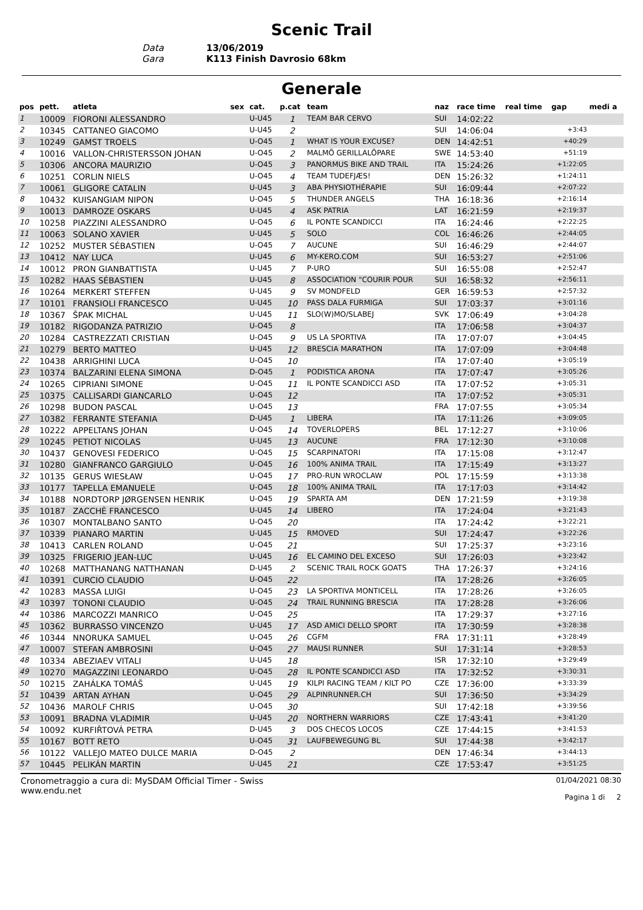Scenic Trail
Data
13/06/2019
Gara
K113 Finish Davrosio 68km
Generale
| pos | pett. | atleta | sex | cat. | p.cat | team | naz | race time | real time | gap | medi a |
| --- | --- | --- | --- | --- | --- | --- | --- | --- | --- | --- | --- |
| 1 | 10009 | FIORONI ALESSANDRO | | U-U45 | 1 | TEAM BAR CERVO | SUI | 14:02:22 | | | |
| 2 | 10345 | CATTANEO GIACOMO | | U-U45 | 2 | | SUI | 14:06:04 | | +3:43 | |
| 3 | 10249 | GAMST TROELS | | U-O45 | 1 | WHAT IS YOUR EXCUSE? | DEN | 14:42:51 | | +40:29 | |
| 4 | 10016 | VALLON-CHRISTERSSON JOHAN | | U-O45 | 2 | MALMÖ GERILLALÖPARE | SWE | 14:53:40 | | +51:19 | |
| 5 | 10306 | ANCORA MAURIZIO | | U-O45 | 3 | PANORMUS BIKE AND TRAIL | ITA | 15:24:26 | | +1:22:05 | |
| 6 | 10251 | CORLIN NIELS | | U-O45 | 4 | TEAM TUDEFJÆS! | DEN | 15:26:32 | | +1:24:11 | |
| 7 | 10061 | GLIGORE CATALIN | | U-U45 | 3 | ABA PHYSIOTHÉRAPIE | SUI | 16:09:44 | | +2:07:22 | |
| 8 | 10432 | KUISANGIAM NIPON | | U-O45 | 5 | THUNDER ANGELS | THA | 16:18:36 | | +2:16:14 | |
| 9 | 10013 | DAMROZE OSKARS | | U-U45 | 4 | ASK PATRIA | LAT | 16:21:59 | | +2:19:37 | |
| 10 | 10258 | PIAZZINI ALESSANDRO | | U-O45 | 6 | IL PONTE SCANDICCI | ITA | 16:24:46 | | +2:22:25 | |
| 11 | 10063 | SOLANO XAVIER | | U-U45 | 5 | SOLO | COL | 16:46:26 | | +2:44:05 | |
| 12 | 10252 | MUSTER SÉBASTIEN | | U-O45 | 7 | AUCUNE | SUI | 16:46:29 | | +2:44:07 | |
| 13 | 10412 | NAY LUCA | | U-U45 | 6 | MY-KERO.COM | SUI | 16:53:27 | | +2:51:06 | |
| 14 | 10012 | PRON GIANBATTISTA | | U-U45 | 7 | P-URO | SUI | 16:55:08 | | +2:52:47 | |
| 15 | 10282 | HAAS SÉBASTIEN | | U-U45 | 8 | ASSOCIATION "COURIR POUR | SUI | 16:58:32 | | +2:56:11 | |
| 16 | 10264 | MERKERT STEFFEN | | U-U45 | 9 | SV MONDFELD | GER | 16:59:53 | | +2:57:32 | |
| 17 | 10101 | FRANSIOLI FRANCESCO | | U-U45 | 10 | PASS DALA FURMIGA | SUI | 17:03:37 | | +3:01:16 | |
| 18 | 10367 | ŠPAK MICHAL | | U-U45 | 11 | SLO(W)MO/SLABEJ | SVK | 17:06:49 | | +3:04:28 | |
| 19 | 10182 | RIGODANZA PATRIZIO | | U-O45 | 8 | | ITA | 17:06:58 | | +3:04:37 | |
| 20 | 10284 | CASTREZZATI CRISTIAN | | U-O45 | 9 | US LA SPORTIVA | ITA | 17:07:07 | | +3:04:45 | |
| 21 | 10279 | BERTO MATTEO | | U-U45 | 12 | BRESCIA MARATHON | ITA | 17:07:09 | | +3:04:48 | |
| 22 | 10438 | ARRIGHINI LUCA | | U-O45 | 10 | | ITA | 17:07:40 | | +3:05:19 | |
| 23 | 10374 | BALZARINI ELENA SIMONA | | D-O45 | 1 | PODISTICA ARONA | ITA | 17:07:47 | | +3:05:26 | |
| 24 | 10265 | CIPRIANI SIMONE | | U-O45 | 11 | IL PONTE SCANDICCI ASD | ITA | 17:07:52 | | +3:05:31 | |
| 25 | 10375 | CALLISARDI GIANCARLO | | U-O45 | 12 | | ITA | 17:07:52 | | +3:05:31 | |
| 26 | 10298 | BUDON PASCAL | | U-O45 | 13 | | FRA | 17:07:55 | | +3:05:34 | |
| 27 | 10382 | FERRANTE STEFANIA | | D-U45 | 1 | LIBERA | ITA | 17:11:26 | | +3:09:05 | |
| 28 | 10222 | APPELTANS JOHAN | | U-O45 | 14 | TOVERLOPERS | BEL | 17:12:27 | | +3:10:06 | |
| 29 | 10245 | PETIOT NICOLAS | | U-U45 | 13 | AUCUNE | FRA | 17:12:30 | | +3:10:08 | |
| 30 | 10437 | GENOVESI FEDERICO | | U-O45 | 15 | SCARPINATORI | ITA | 17:15:08 | | +3:12:47 | |
| 31 | 10280 | GIANFRANCO GARGIULO | | U-O45 | 16 | 100% ANIMA TRAIL | ITA | 17:15:49 | | +3:13:27 | |
| 32 | 10135 | GERUS WIESŁAW | | U-O45 | 17 | PRO-RUN WROCLAW | POL | 17:15:59 | | +3:13:38 | |
| 33 | 10177 | TAPELLA EMANUELE | | U-O45 | 18 | 100% ANIMA TRAIL | ITA | 17:17:03 | | +3:14:42 | |
| 34 | 10188 | NORDTORP JØRGENSEN HENRIK | | U-O45 | 19 | SPARTA AM | DEN | 17:21:59 | | +3:19:38 | |
| 35 | 10187 | ZACCHÈ FRANCESCO | | U-U45 | 14 | LIBERO | ITA | 17:24:04 | | +3:21:43 | |
| 36 | 10307 | MONTALBANO SANTO | | U-O45 | 20 | | ITA | 17:24:42 | | +3:22:21 | |
| 37 | 10339 | PIANARO MARTIN | | U-U45 | 15 | RMOVED | SUI | 17:24:47 | | +3:22:26 | |
| 38 | 10413 | CARLEN ROLAND | | U-O45 | 21 | | SUI | 17:25:37 | | +3:23:16 | |
| 39 | 10325 | FRIGERIO JEAN-LUC | | U-U45 | 16 | EL CAMINO DEL EXCESO | SUI | 17:26:03 | | +3:23:42 | |
| 40 | 10268 | MATTHANANG NATTHANAN | | D-U45 | 2 | SCENIC TRAIL ROCK GOATS | THA | 17:26:37 | | +3:24:16 | |
| 41 | 10391 | CURCIO CLAUDIO | | U-O45 | 22 | | ITA | 17:28:26 | | +3:26:05 | |
| 42 | 10283 | MASSA LUIGI | | U-O45 | 23 | LA SPORTIVA MONTICELL | ITA | 17:28:26 | | +3:26:05 | |
| 43 | 10397 | TONONI CLAUDIO | | U-O45 | 24 | TRAIL RUNNING BRESCIA | ITA | 17:28:28 | | +3:26:06 | |
| 44 | 10386 | MARCOZZI MANRICO | | U-O45 | 25 | | ITA | 17:29:37 | | +3:27:16 | |
| 45 | 10362 | BURRASSO VINCENZO | | U-U45 | 17 | ASD AMICI DELLO SPORT | ITA | 17:30:59 | | +3:28:38 | |
| 46 | 10344 | NNORUKA SAMUEL | | U-O45 | 26 | CGFM | FRA | 17:31:11 | | +3:28:49 | |
| 47 | 10007 | STEFAN AMBROSINI | | U-O45 | 27 | MAUSI RUNNER | SUI | 17:31:14 | | +3:28:53 | |
| 48 | 10334 | ABEZIAEV VITALI | | U-U45 | 18 | | ISR | 17:32:10 | | +3:29:49 | |
| 49 | 10270 | MAGAZZINI LEONARDO | | U-O45 | 28 | IL PONTE SCANDICCI ASD | ITA | 17:32:52 | | +3:30:31 | |
| 50 | 10215 | ZAHÁLKA TOMÁŠ | | U-U45 | 19 | KILPI RACING TEAM / KILT PO | CZE | 17:36:00 | | +3:33:39 | |
| 51 | 10439 | ARTAN AYHAN | | U-O45 | 29 | ALPINRUNNER.CH | SUI | 17:36:50 | | +3:34:29 | |
| 52 | 10436 | MAROLF CHRIS | | U-O45 | 30 | | SUI | 17:42:18 | | +3:39:56 | |
| 53 | 10091 | BRADNA VLADIMIR | | U-U45 | 20 | NORTHERN WARRIORS | CZE | 17:43:41 | | +3:41:20 | |
| 54 | 10092 | KURFIŘTOVÁ PETRA | | D-U45 | 3 | DOS CHECOS LOCOS | CZE | 17:44:15 | | +3:41:53 | |
| 55 | 10167 | BOTT RETO | | U-O45 | 31 | LAUFBEWEGUNG BL | SUI | 17:44:38 | | +3:42:17 | |
| 56 | 10122 | VALLEJO MATEO DULCE MARIA | | D-O45 | 2 | | DEN | 17:46:34 | | +3:44:13 | |
| 57 | 10445 | PELIKÁN MARTIN | | U-U45 | 21 | | CZE | 17:53:47 | | +3:51:25 | |
Cronometraggio a cura di: MySDAM Official Timer - Swiss
www.endu.net
01/04/2021 08:30
Pagina 1 di 2